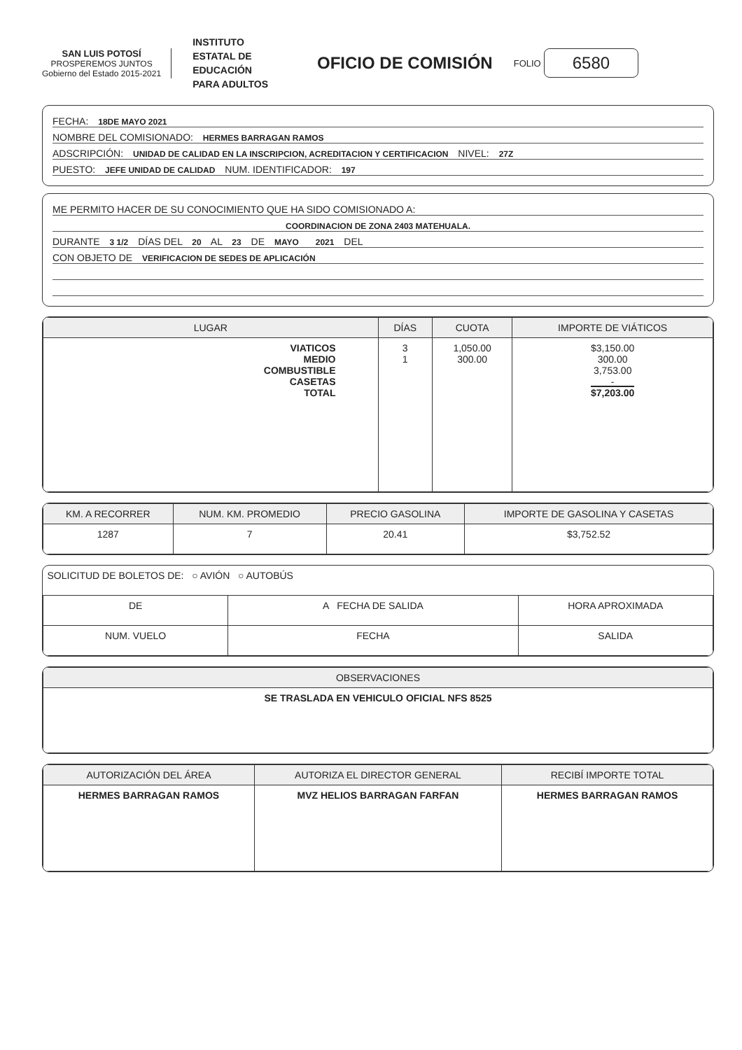SAN LUIS POTOSÍ
PROSPEREMOS JUNTOS
Gobierno del Estado 2015-2021
INSTITUTO
ESTATAL DE
EDUCACIÓN
PARA ADULTOS
OFICIO DE COMISIÓN
FOLIO 6580
FECHA: 18DE MAYO 2021
NOMBRE DEL COMISIONADO: HERMES BARRAGAN RAMOS
ADSCRIPCIÓN: UNIDAD DE CALIDAD EN LA INSCRIPCION, ACREDITACION Y CERTIFICACION NIVEL: 27Z
PUESTO: JEFE UNIDAD DE CALIDAD NUM. IDENTIFICADOR: 197
ME PERMITO HACER DE SU CONOCIMIENTO QUE HA SIDO COMISIONADO A:
COORDINACION DE ZONA 2403 MATEHUALA.
DURANTE 3 1/2 DÍAS DEL 20 AL 23 DE MAYO 2021 DEL
CON OBJETO DE VERIFICACION DE SEDES DE APLICACIÓN
| LUGAR | DÍAS | CUOTA | IMPORTE DE VIÁTICOS |
| --- | --- | --- | --- |
| VIATICOS MEDIO COMBUSTIBLE CASETAS TOTAL | 3 1 | 1,050.00 300.00 | $3,150.00 300.00 3,753.00 - $7,203.00 |
| KM. A RECORRER | NUM. KM. PROMEDIO | PRECIO GASOLINA | IMPORTE DE GASOLINA Y CASETAS |
| --- | --- | --- | --- |
| 1287 | 7 | 20.41 | $3,752.52 |
| SOLICITUD DE BOLETOS DE: ○ AVIÓN ○ AUTOBÚS | | |
| DE | A FECHA DE SALIDA | HORA APROXIMADA |
| NUM. VUELO | FECHA | SALIDA |
| OBSERVACIONES |
| --- |
| SE TRASLADA EN VEHICULO OFICIAL NFS 8525 |
| AUTORIZACIÓN DEL ÁREA | AUTORIZA EL DIRECTOR GENERAL | RECIBÍ IMPORTE TOTAL |
| --- | --- | --- |
| HERMES BARRAGAN RAMOS | MVZ HELIOS BARRAGAN FARFAN | HERMES BARRAGAN RAMOS |